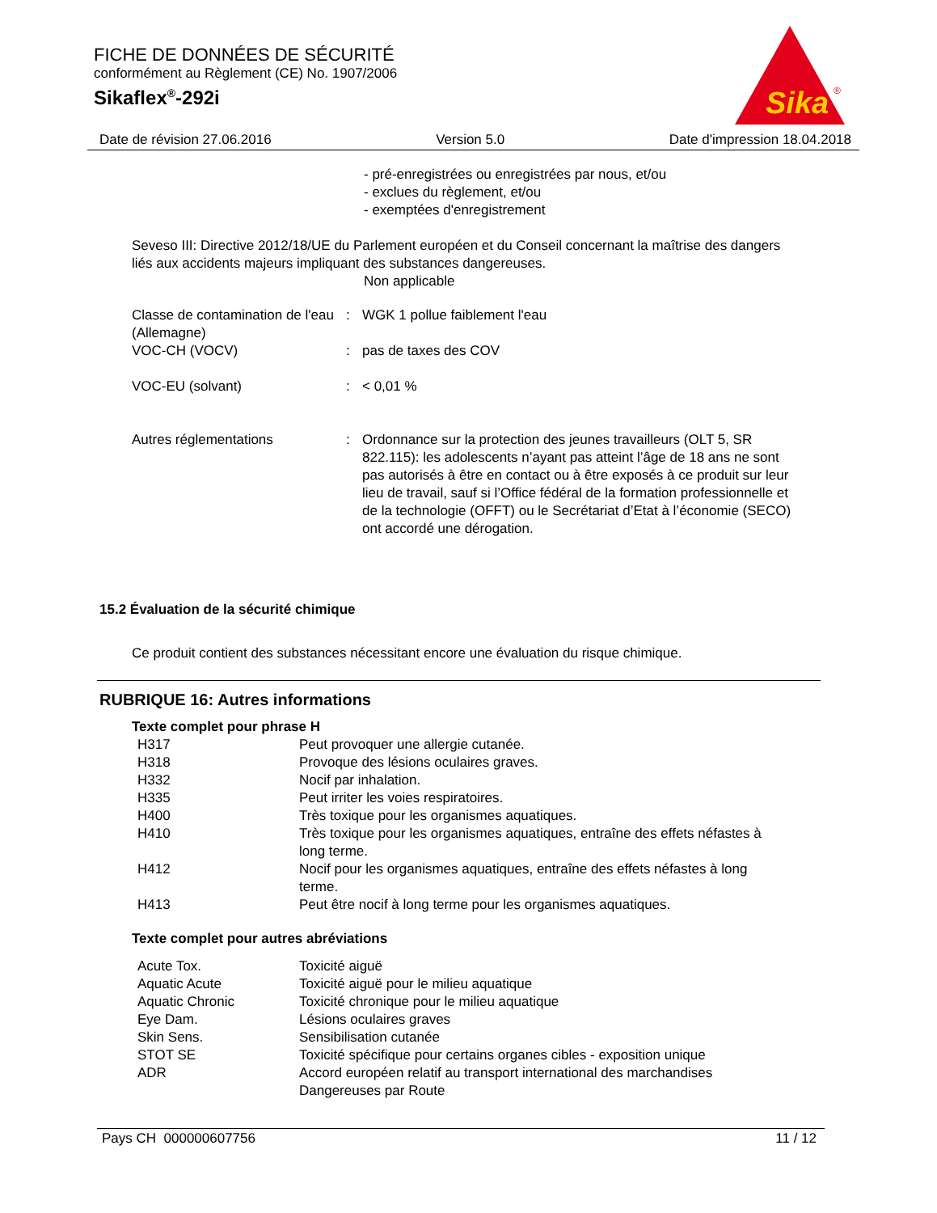FICHE DE DONNÉES DE SÉCURITÉ
conformément au Règlement (CE) No. 1907/2006
Sikaflex<sup>®</sup>-292i
Sika
®
Date de révision 27.06.2016 Version 5.0 Date d'impression 18.04.2018
- pré-enregistrées ou enregistrées par nous, et/ou
- exclues du règlement, et/ou
- exemptées d'enregistrement
Seveso III: Directive 2012/18/UE du Parlement européen et du Conseil concernant la maîtrise des dangers liés aux accidents majeurs impliquant des substances dangereuses.
Non applicable
| Classe de contamination de l'eau (Allemagne) | : | WGK 1 pollue faiblement l'eau |
| VOC-CH (VOCV) | : | pas de taxes des COV |
| VOC-EU (solvant) | : | < 0,01 % |
| Autres réglementations | : | Ordonnance sur la protection des jeunes travailleurs (OLT 5, SR 822.115): les adolescents n’ayant pas atteint l’âge de 18 ans ne sont pas autorisés à être en contact ou à être exposés à ce produit sur leur lieu de travail, sauf si l’Office fédéral de la formation professionnelle et de la technologie (OFFT) ou le Secrétariat d’Etat à l’économie (SECO) ont accordé une dérogation. |
15.2 Évaluation de la sécurité chimique
Ce produit contient des substances nécessitant encore une évaluation du risque chimique.
RUBRIQUE 16: Autres informations
Texte complet pour phrase H
| H317 | Peut provoquer une allergie cutanée. |
| H318 | Provoque des lésions oculaires graves. |
| H332 | Nocif par inhalation. |
| H335 | Peut irriter les voies respiratoires. |
| H400 | Très toxique pour les organismes aquatiques. |
| H410 | Très toxique pour les organismes aquatiques, entraîne des effets néfastes à long terme. |
| H412 | Nocif pour les organismes aquatiques, entraîne des effets néfastes à long terme. |
| H413 | Peut être nocif à long terme pour les organismes aquatiques. |
Texte complet pour autres abréviations
| Acute Tox. | Toxicité aiguë |
| Aquatic Acute | Toxicité aiguë pour le milieu aquatique |
| Aquatic Chronic | Toxicité chronique pour le milieu aquatique |
| Eye Dam. | Lésions oculaires graves |
| Skin Sens. | Sensibilisation cutanée |
| STOT SE | Toxicité spécifique pour certains organes cibles - exposition unique |
| ADR | Accord européen relatif au transport international des marchandises Dangereuses par Route |
Pays CH 000000607756 11 / 12